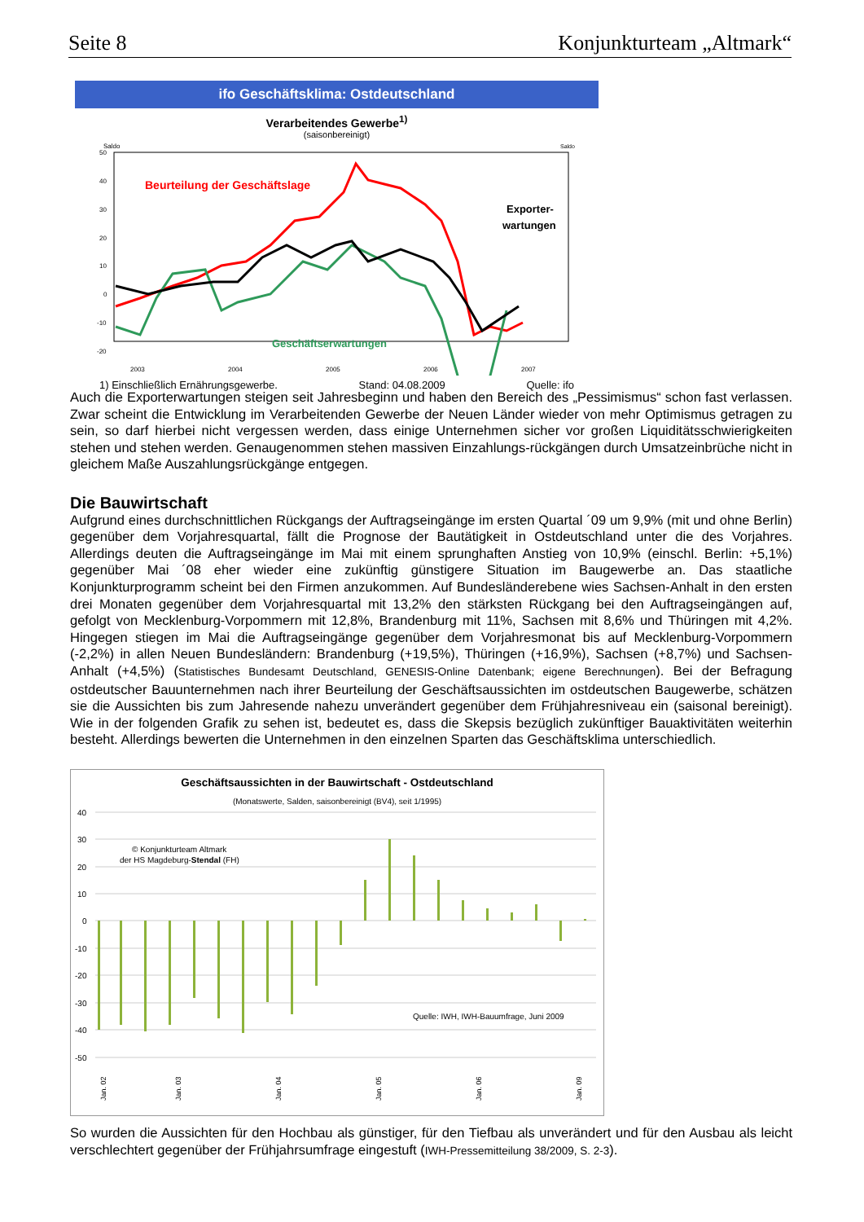Seite 8 Konjunkturteam „Altmark“
ifo Geschäftsklima: Ostdeutschland
Verarbeitendes Gewerbe<sup>1)</sup>
(saisonbereinigt)
Saldo
Saldo
50
40
30
20
10
0
-10
-20
Beurteilung der Geschäftslage
Exporter-
wartungen
Geschäftserwartungen
2003
2004
2005
2006
2007
1) Einschließlich Ernährungsgewerbe. Stand: 04.08.2009 Quelle: ifo
Auch die Exporterwartungen steigen seit Jahresbeginn und haben den Bereich des „Pessimismus“ schon fast verlassen. Zwar scheint die Entwicklung im Verarbeitenden Gewerbe der Neuen Länder wieder von mehr Optimismus getragen zu sein, so darf hierbei nicht vergessen werden, dass einige Unternehmen sicher vor großen Liquiditätsschwierigkeiten stehen und stehen werden. Genaugenommen stehen massiven Einzahlungs-rückgängen durch Umsatzeinbrüche nicht in gleichem Maße Auszahlungsrückgänge entgegen.
Die Bauwirtschaft
Aufgrund eines durchschnittlichen Rückgangs der Auftragseingänge im ersten Quartal ´09 um 9,9% (mit und ohne Berlin) gegenüber dem Vorjahresquartal, fällt die Prognose der Bautätigkeit in Ostdeutschland unter die des Vorjahres. Allerdings deuten die Auftragseingänge im Mai mit einem sprunghaften Anstieg von 10,9% (einschl. Berlin: +5,1%) gegenüber Mai ´08 eher wieder eine zukünftig günstigere Situation im Baugewerbe an. Das staatliche Konjunkturprogramm scheint bei den Firmen anzukommen. Auf Bundesländerebene wies Sachsen-Anhalt in den ersten drei Monaten gegenüber dem Vorjahresquartal mit 13,2% den stärksten Rückgang bei den Auftragseingängen auf, gefolgt von Mecklenburg-Vorpommern mit 12,8%, Brandenburg mit 11%, Sachsen mit 8,6% und Thüringen mit 4,2%. Hingegen stiegen im Mai die Auftragseingänge gegenüber dem Vorjahresmonat bis auf Mecklenburg-Vorpommern (-2,2%) in allen Neuen Bundesländern: Brandenburg (+19,5%), Thüringen (+16,9%), Sachsen (+8,7%) und Sachsen-Anhalt (+4,5%) (Statistisches Bundesamt Deutschland, GENESIS-Online Datenbank; eigene Berechnungen). Bei der Befragung ostdeutscher Bauunternehmen nach ihrer Beurteilung der Geschäftsaussichten im ostdeutschen Baugewerbe, schätzen sie die Aussichten bis zum Jahresende nahezu unverändert gegenüber dem Frühjahresniveau ein (saisonal bereinigt). Wie in der folgenden Grafik zu sehen ist, bedeutet es, dass die Skepsis bezüglich zukünftiger Bauaktivitäten weiterhin besteht. Allerdings bewerten die Unternehmen in den einzelnen Sparten das Geschäftsklima unterschiedlich.
Geschäftsaussichten in der Bauwirtschaft - Ostdeutschland
(Monatswerte, Salden, saisonbereinigt (BV4), seit 1/1995)
40
30
20
10
0
-10
-20
-30
-40
-50
© Konjunkturteam Altmark
der HS Magdeburg-Stendal (FH)
Quelle: IWH, IWH-Bauumfrage, Juni 2009
Jan. 02
Jan. 03
Jan. 04
Jan. 05
Jan. 06
Jan. 09
So wurden die Aussichten für den Hochbau als günstiger, für den Tiefbau als unverändert und für den Ausbau als leicht verschlechtert gegenüber der Frühjahrsumfrage eingestuft (IWH-Pressemitteilung 38/2009, S. 2-3).